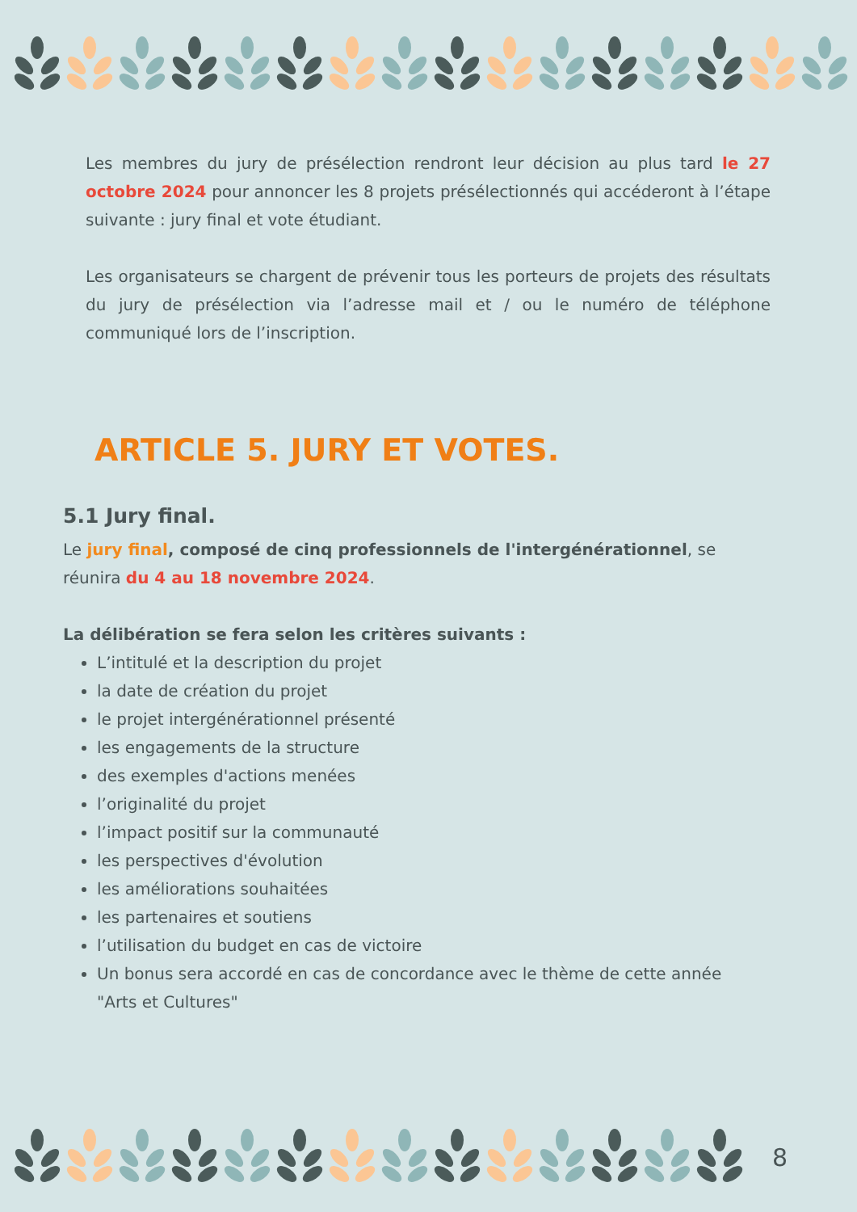Les membres du jury de présélection rendront leur décision au plus tard le 27 octobre 2024 pour annoncer les 8 projets présélectionnés qui accéderont à l’étape suivante : jury final et vote étudiant.
Les organisateurs se chargent de prévenir tous les porteurs de projets des résultats du jury de présélection via l’adresse mail et / ou le numéro de téléphone communiqué lors de l’inscription.
ARTICLE 5. JURY ET VOTES.
5.1 Jury final.
Le jury final, composé de cinq professionnels de l'intergénérationnel, se réunira du 4 au 18 novembre 2024.
La délibération se fera selon les critères suivants :
L’intitulé et la description du projet
la date de création du projet
le projet intergénérationnel présenté
les engagements de la structure
des exemples d'actions menées
l’originalité du projet
l’impact positif sur la communauté
les perspectives d'évolution
les améliorations souhaitées
les partenaires et soutiens
l’utilisation du budget en cas de victoire
Un bonus sera accordé en cas de concordance avec le thème de cette année "Arts et Cultures"
8